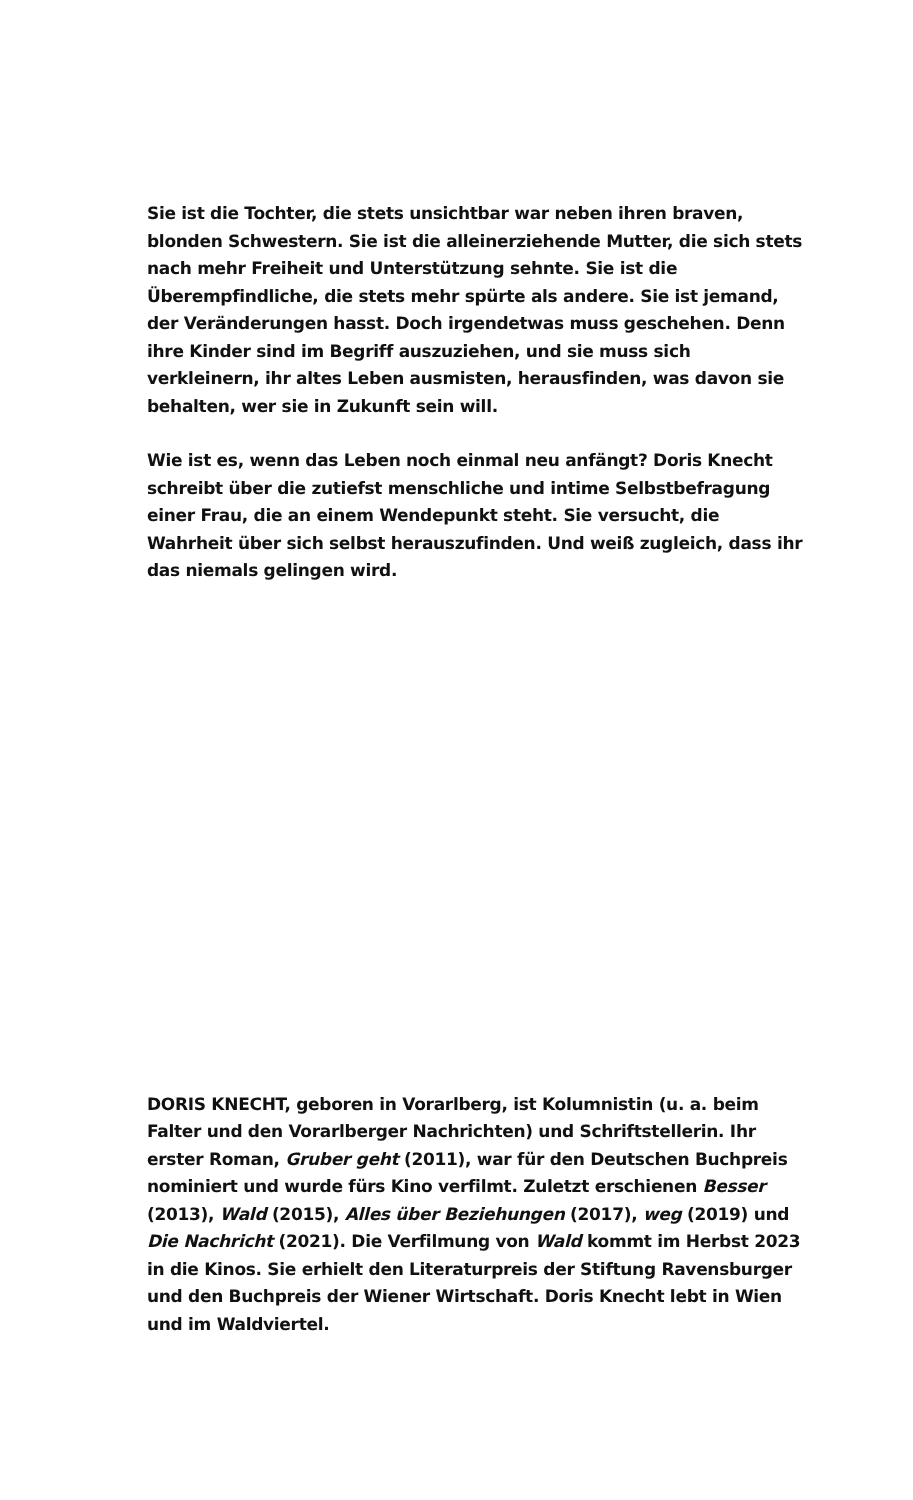Sie ist die Tochter, die stets unsichtbar war neben ihren braven, blonden Schwestern. Sie ist die alleinerziehende Mutter, die sich stets nach mehr Freiheit und Unterstützung sehnte. Sie ist die Überempfindliche, die stets mehr spürte als andere. Sie ist jemand, der Veränderungen hasst. Doch irgendetwas muss geschehen. Denn ihre Kinder sind im Begriff auszuziehen, und sie muss sich verkleinern, ihr altes Leben ausmisten, herausfinden, was davon sie behalten, wer sie in Zukunft sein will.
Wie ist es, wenn das Leben noch einmal neu anfängt? Doris Knecht schreibt über die zutiefst menschliche und intime Selbstbefragung einer Frau, die an einem Wendepunkt steht. Sie versucht, die Wahrheit über sich selbst herauszufinden. Und weiß zugleich, dass ihr das niemals gelingen wird.
DORIS KNECHT, geboren in Vorarlberg, ist Kolumnistin (u. a. beim Falter und den Vorarlberger Nachrichten) und Schriftstellerin. Ihr erster Roman, Gruber geht (2011), war für den Deutschen Buchpreis nominiert und wurde fürs Kino verfilmt. Zuletzt erschienen Besser (2013), Wald (2015), Alles über Beziehungen (2017), weg (2019) und Die Nachricht (2021). Die Verfilmung von Wald kommt im Herbst 2023 in die Kinos. Sie erhielt den Literaturpreis der Stiftung Ravensburger und den Buchpreis der Wiener Wirtschaft. Doris Knecht lebt in Wien und im Waldviertel.